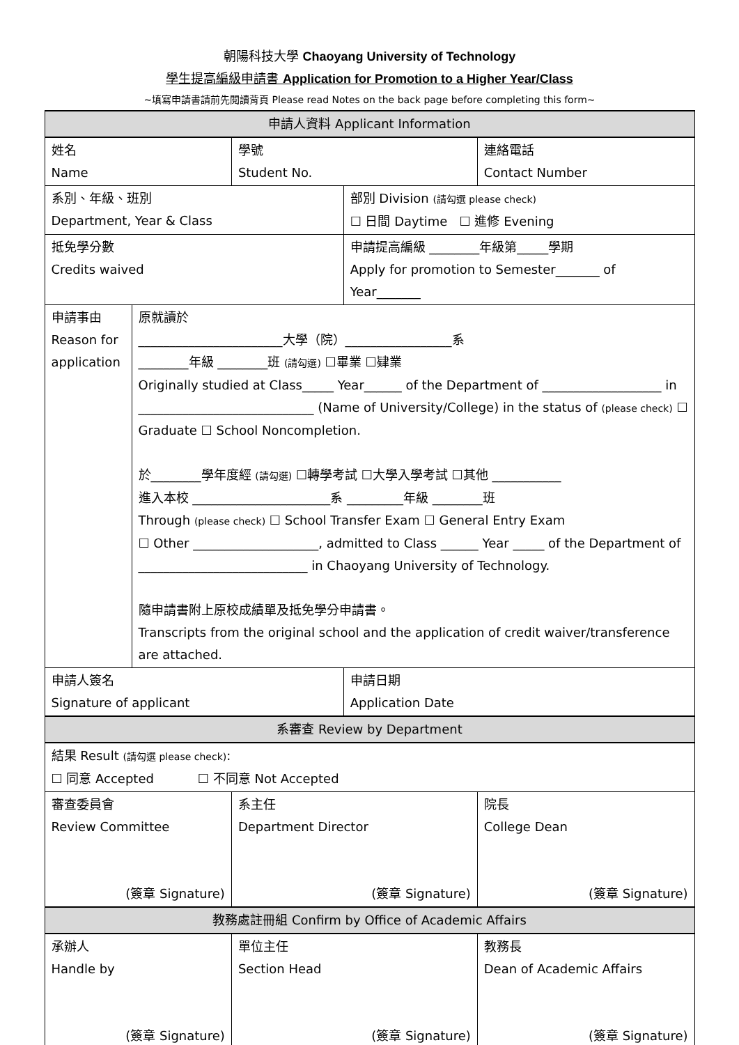朝陽科技大學 Chaoyang University of Technology
學生提高編級申請書 Application for Promotion to a Higher Year/Class
~填寫申請書請前先閱讀背頁 Please read Notes on the back page before completing this form~
| 申請人資料 Applicant Information | | | | |
| 姓名 Name | | 學號 Student No. | | 連絡電話 Contact Number |
| 系別、年級、班別 Department, Year & Class | | | 部別 Division (請勾選 please check) ☐ 日間 Daytime ☐ 進修 Evening | |
| 抵免學分數 Credits waived | | | 申請提高編級 ________年級第_____學期 Apply for promotion to Semester_______ of Year_______ | |
| 申請事由 Reason for application | 原就讀於 _______________________大學（院）_________________系 ________年級 ________班 (請勾選) ☐畢業 ☐肄業 Originally studied at Class_____ Year______ of the Department of ___________________ in ____________________________ (Name of University/College) in the status of (please check) ☐ Graduate ☐ School Noncompletion. 於________學年度經 (請勾選) ☐轉學考試 ☐大學入學考試 ☐其他 ___________ 進入本校 ______________________系 _________年級 ________班 Through (please check) ☐ School Transfer Exam ☐ General Entry Exam ☐ Other ____________________, admitted to Class ______ Year _____ of the Department of ___________________________ in Chaoyang University of Technology. 隨申請書附上原校成績單及抵免學分申請書。 Transcripts from the original school and the application of credit waiver/transference are attached. | | | |
| 申請人簽名 Signature of applicant | | | 申請日期 Application Date | |
| 系審查 Review by Department | | | | |
| 結果 Result (請勾選 please check) : ☐ 同意 Accepted ☐ 不同意 Not Accepted | | | | |
| 審查委員會 Review Committee (簽章 Signature) | | 系主任 Department Director (簽章 Signature) | | 院長 College Dean (簽章 Signature) |
| 教務處註冊組 Confirm by Office of Academic Affairs | | | | |
| 承辦人 Handle by (簽章 Signature) | | 單位主任 Section Head (簽章 Signature) | | 教務長 Dean of Academic Affairs (簽章 Signature) |